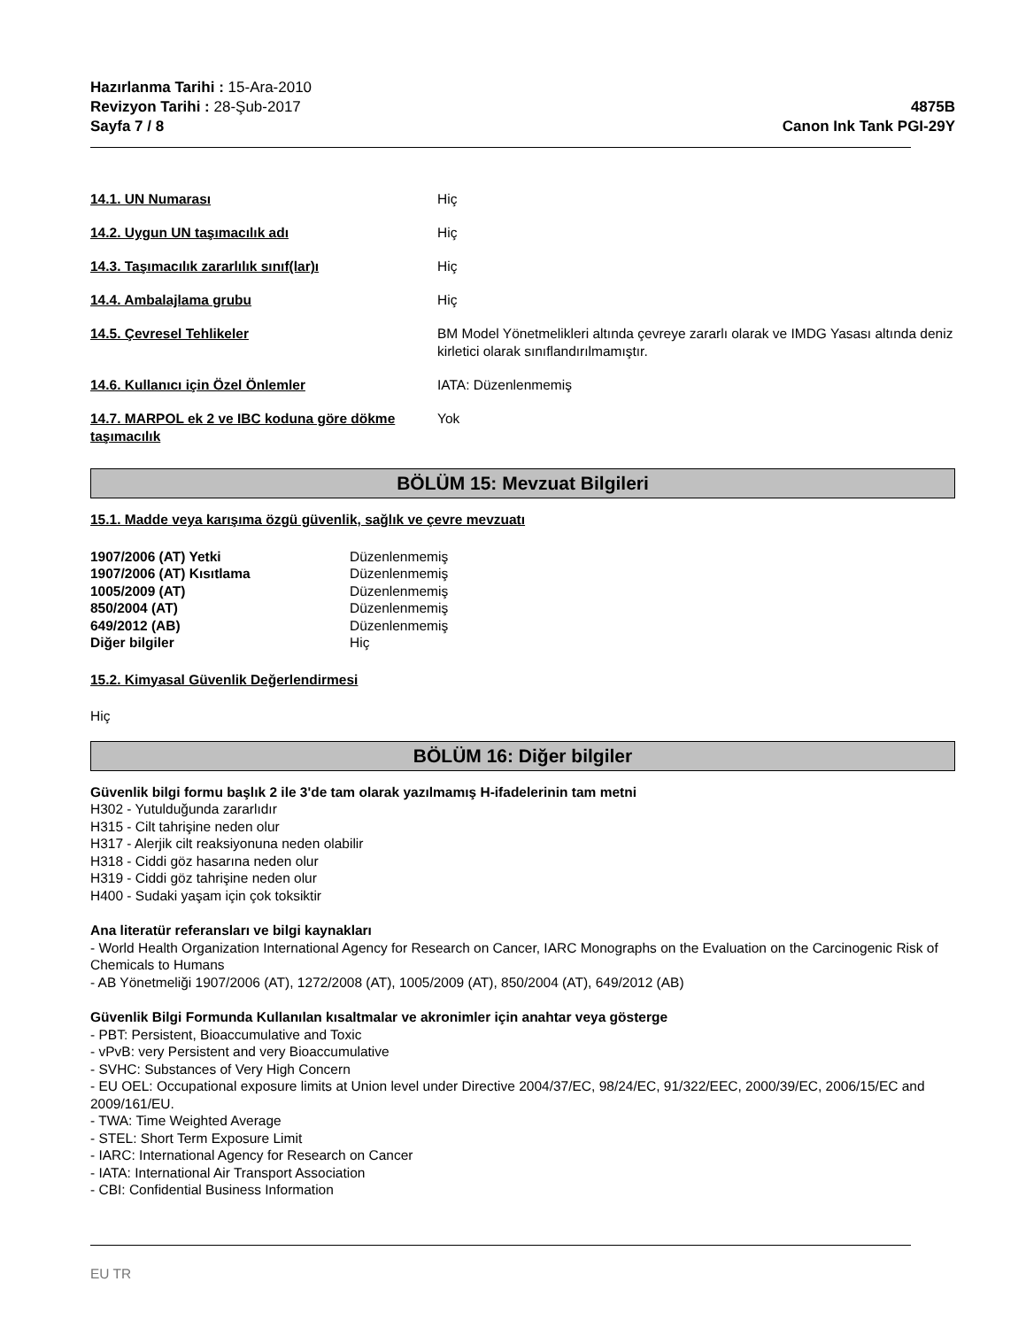Hazırlanma Tarihi : 15-Ara-2010
Revizyon Tarihi : 28-Şub-2017
Sayfa 7 / 8
4875B
Canon Ink Tank PGI-29Y
| 14.1. UN Numarası | Hiç |
| 14.2. Uygun UN taşımacılık adı | Hiç |
| 14.3. Taşımacılık zararlılık sınıf(lar)ı | Hiç |
| 14.4. Ambalajlama grubu | Hiç |
| 14.5. Çevresel Tehlikeler | BM Model Yönetmelikleri altında çevreye zararlı olarak ve IMDG Yasası altında deniz kirletici olarak sınıflandırılmamıştır. |
| 14.6. Kullanıcı için Özel Önlemler | IATA: Düzenlenmemiş |
| 14.7. MARPOL ek 2 ve IBC koduna göre dökme taşımacılık | Yok |
BÖLÜM 15: Mevzuat Bilgileri
15.1. Madde veya karışıma özgü güvenlik, sağlık ve çevre mevzuatı
| 1907/2006 (AT) Yetki | Düzenlenmemiş |
| 1907/2006 (AT) Kısıtlama | Düzenlenmemiş |
| 1005/2009 (AT) | Düzenlenmemiş |
| 850/2004 (AT) | Düzenlenmemiş |
| 649/2012 (AB) | Düzenlenmemiş |
| Diğer bilgiler | Hiç |
15.2. Kimyasal Güvenlik Değerlendirmesi
Hiç
BÖLÜM 16: Diğer bilgiler
Güvenlik bilgi formu başlık 2 ile 3'de tam olarak yazılmamış H-ifadelerinin tam metni
H302 - Yutulduğunda zararlıdır
H315 - Cilt tahrişine neden olur
H317 - Alerjik cilt reaksiyonuna neden olabilir
H318 - Ciddi göz hasarına neden olur
H319 - Ciddi göz tahrişine neden olur
H400 - Sudaki yaşam için çok toksiktir
Ana literatür referansları ve bilgi kaynakları
- World Health Organization International Agency for Research on Cancer, IARC Monographs on the Evaluation on the Carcinogenic Risk of Chemicals to Humans
- AB Yönetmeliği 1907/2006 (AT), 1272/2008 (AT), 1005/2009 (AT), 850/2004 (AT), 649/2012 (AB)
Güvenlik Bilgi Formunda Kullanılan kısaltmalar ve akronimler için anahtar veya gösterge
- PBT: Persistent, Bioaccumulative and Toxic
- vPvB: very Persistent and very Bioaccumulative
- SVHC: Substances of Very High Concern
- EU OEL: Occupational exposure limits at Union level under Directive 2004/37/EC, 98/24/EC, 91/322/EEC, 2000/39/EC, 2006/15/EC and 2009/161/EU.
- TWA: Time Weighted Average
- STEL: Short Term Exposure Limit
- IARC: International Agency for Research on Cancer
- IATA: International Air Transport Association
- CBI: Confidential Business Information
EU TR